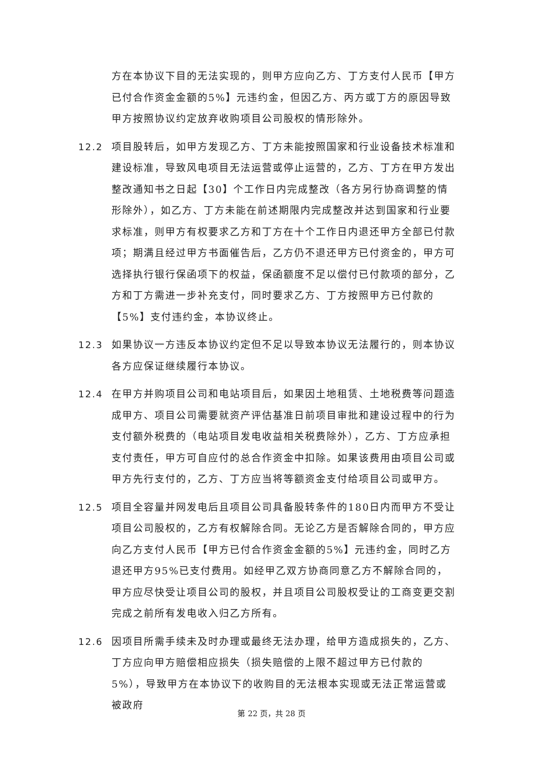方在本协议下目的无法实现的，则甲方应向乙方、丁方支付人民币【甲方已付合作资金金额的5%】元违约金，但因乙方、丙方或丁方的原因导致甲方按照协议约定放弃收购项目公司股权的情形除外。
12.2 项目股转后，如甲方发现乙方、丁方未能按照国家和行业设备技术标准和建设标准，导致风电项目无法运营或停止运营的，乙方、丁方在甲方发出整改通知书之日起【30】个工作日内完成整改（各方另行协商调整的情形除外），如乙方、丁方未能在前述期限内完成整改并达到国家和行业要求标准，则甲方有权要求乙方和丁方在十个工作日内退还甲方全部已付款项；期满且经过甲方书面催告后，乙方仍不退还甲方已付资金的，甲方可选择执行银行保函项下的权益，保函额度不足以偿付已付款项的部分，乙方和丁方需进一步补充支付，同时要求乙方、丁方按照甲方已付款的【5%】支付违约金，本协议终止。
12.3 如果协议一方违反本协议约定但不足以导致本协议无法履行的，则本协议各方应保证继续履行本协议。
12.4 在甲方并购项目公司和电站项目后，如果因土地租赁、土地税费等问题造成甲方、项目公司需要就资产评估基准日前项目审批和建设过程中的行为支付额外税费的（电站项目发电收益相关税费除外），乙方、丁方应承担支付责任，甲方可自应付的总合作资金中扣除。如果该费用由项目公司或甲方先行支付的，乙方、丁方应当将等额资金支付给项目公司或甲方。
12.5 项目全容量并网发电后且项目公司具备股转条件的180日内而甲方不受让项目公司股权的，乙方有权解除合同。无论乙方是否解除合同的，甲方应向乙方支付人民币【甲方已付合作资金金额的5%】元违约金，同时乙方退还甲方95%已支付费用。如经甲乙双方协商同意乙方不解除合同的，甲方应尽快受让项目公司的股权，并且项目公司股权受让的工商变更交割完成之前所有发电收入归乙方所有。
12.6 因项目所需手续未及时办理或最终无法办理，给甲方造成损失的，乙方、丁方应向甲方赔偿相应损失（损失赔偿的上限不超过甲方已付款的5%），导致甲方在本协议下的收购目的无法根本实现或无法正常运营或被政府
第 22 页，共 28 页